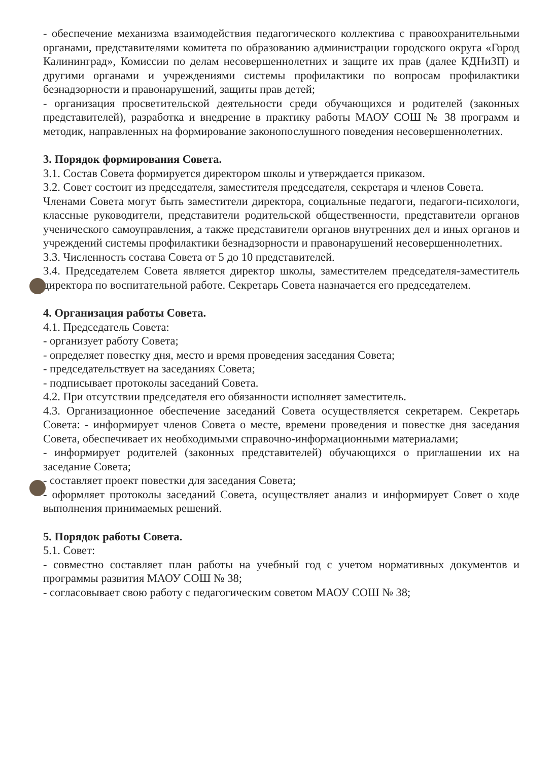- обеспечение механизма взаимодействия педагогического коллектива с правоохранительными органами, представителями комитета по образованию администрации городского округа «Город Калининград», Комиссии по делам несовершеннолетних и защите их прав (далее КДНиЗП) и другими органами и учреждениями системы профилактики по вопросам профилактики безнадзорности и правонарушений, защиты прав детей;
- организация просветительской деятельности среди обучающихся и родителей (законных представителей), разработка и внедрение в практику работы МАОУ СОШ № 38 программ и методик, направленных на формирование законопослушного поведения несовершеннолетних.
3. Порядок формирования Совета.
3.1. Состав Совета формируется директором школы и утверждается приказом.
3.2. Совет состоит из председателя, заместителя председателя, секретаря и членов Совета.
Членами Совета могут быть заместители директора, социальные педагоги, педагоги-психологи, классные руководители, представители родительской общественности, представители органов ученического самоуправления, а также представители органов внутренних дел и иных органов и учреждений системы профилактики безнадзорности и правонарушений несовершеннолетних.
3.3. Численность состава Совета от 5 до 10 представителей.
3.4. Председателем Совета является директор школы, заместителем председателя-заместитель директора по воспитательной работе. Секретарь Совета назначается его председателем.
4. Организация работы Совета.
4.1. Председатель Совета:
- организует работу Совета;
- определяет повестку дня, место и время проведения заседания Совета;
- председательствует на заседаниях Совета;
- подписывает протоколы заседаний Совета.
4.2. При отсутствии председателя его обязанности исполняет заместитель.
4.3. Организационное обеспечение заседаний Совета осуществляется секретарем. Секретарь Совета: - информирует членов Совета о месте, времени проведения и повестке дня заседания Совета, обеспечивает их необходимыми справочно-информационными материалами;
- информирует родителей (законных представителей) обучающихся о приглашении их на заседание Совета;
- составляет проект повестки для заседания Совета;
- оформляет протоколы заседаний Совета, осуществляет анализ и информирует Совет о ходе выполнения принимаемых решений.
5. Порядок работы Совета.
5.1. Совет:
- совместно составляет план работы на учебный год с учетом нормативных документов и программы развития МАОУ СОШ № 38;
- согласовывает свою работу с педагогическим советом МАОУ СОШ № 38;